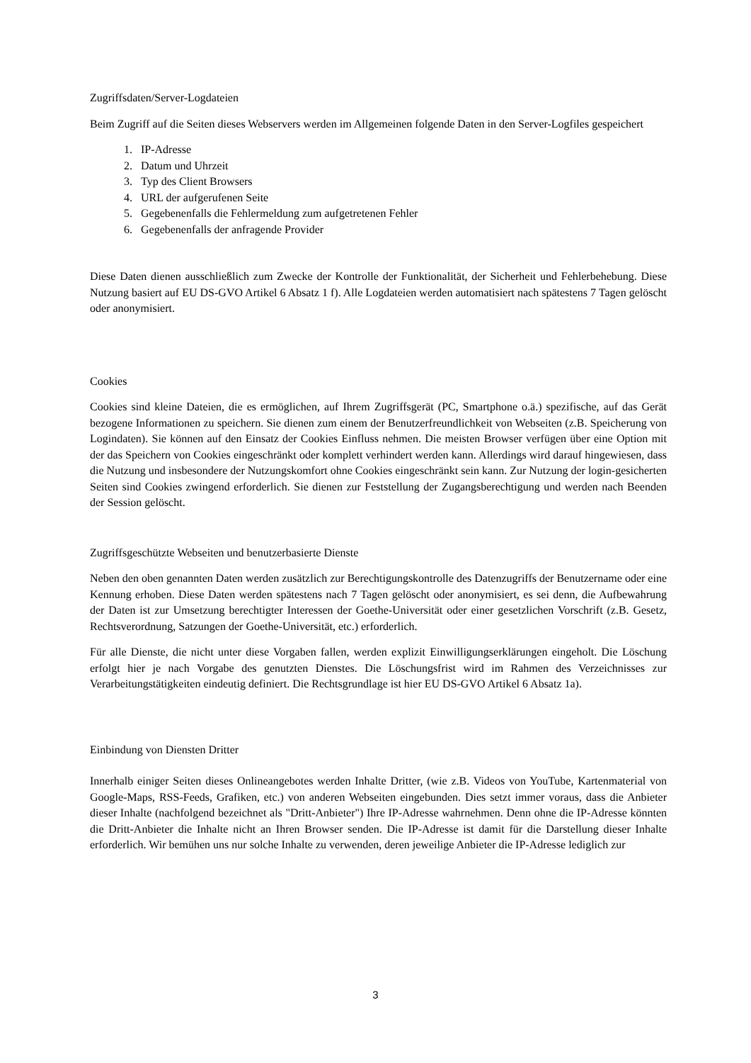Zugriffsdaten/Server-Logdateien
Beim Zugriff auf die Seiten dieses Webservers werden im Allgemeinen folgende Daten in den Server-Logfiles gespeichert
1. IP-Adresse
2. Datum und Uhrzeit
3. Typ des Client Browsers
4. URL der aufgerufenen Seite
5. Gegebenenfalls die Fehlermeldung zum aufgetretenen Fehler
6. Gegebenenfalls der anfragende Provider
Diese Daten dienen ausschließlich zum Zwecke der Kontrolle der Funktionalität, der Sicherheit und Fehlerbehebung. Diese Nutzung basiert auf EU DS-GVO Artikel 6 Absatz 1 f). Alle Logdateien werden automatisiert nach spätestens 7 Tagen gelöscht oder anonymisiert.
Cookies
Cookies sind kleine Dateien, die es ermöglichen, auf Ihrem Zugriffsgerät (PC, Smartphone o.ä.) spezifische, auf das Gerät bezogene Informationen zu speichern. Sie dienen zum einem der Benutzerfreundlichkeit von Webseiten (z.B. Speicherung von Logindaten). Sie können auf den Einsatz der Cookies Einfluss nehmen. Die meisten Browser verfügen über eine Option mit der das Speichern von Cookies eingeschränkt oder komplett verhindert werden kann. Allerdings wird darauf hingewiesen, dass die Nutzung und insbesondere der Nutzungskomfort ohne Cookies eingeschränkt sein kann. Zur Nutzung der login-gesicherten Seiten sind Cookies zwingend erforderlich. Sie dienen zur Feststellung der Zugangsberechtigung und werden nach Beenden der Session gelöscht.
Zugriffsgeschützte Webseiten und benutzerbasierte Dienste
Neben den oben genannten Daten werden zusätzlich zur Berechtigungskontrolle des Datenzugriffs der Benutzername oder eine Kennung erhoben. Diese Daten werden spätestens nach 7 Tagen gelöscht oder anonymisiert, es sei denn, die Aufbewahrung der Daten ist zur Umsetzung berechtigter Interessen der Goethe-Universität oder einer gesetzlichen Vorschrift (z.B. Gesetz, Rechtsverordnung, Satzungen der Goethe-Universität, etc.) erforderlich.
Für alle Dienste, die nicht unter diese Vorgaben fallen, werden explizit Einwilligungserklärungen eingeholt. Die Löschung erfolgt hier je nach Vorgabe des genutzten Dienstes. Die Löschungsfrist wird im Rahmen des Verzeichnisses zur Verarbeitungstätigkeiten eindeutig definiert. Die Rechtsgrundlage ist hier EU DS-GVO Artikel 6 Absatz 1a).
Einbindung von Diensten Dritter
Innerhalb einiger Seiten dieses Onlineangebotes werden Inhalte Dritter, (wie z.B. Videos von YouTube, Kartenmaterial von Google-Maps, RSS-Feeds, Grafiken, etc.) von anderen Webseiten eingebunden. Dies setzt immer voraus, dass die Anbieter dieser Inhalte (nachfolgend bezeichnet als "Dritt-Anbieter") Ihre IP-Adresse wahrnehmen. Denn ohne die IP-Adresse könnten die Dritt-Anbieter die Inhalte nicht an Ihren Browser senden. Die IP-Adresse ist damit für die Darstellung dieser Inhalte erforderlich. Wir bemühen uns nur solche Inhalte zu verwenden, deren jeweilige Anbieter die IP-Adresse lediglich zur
3